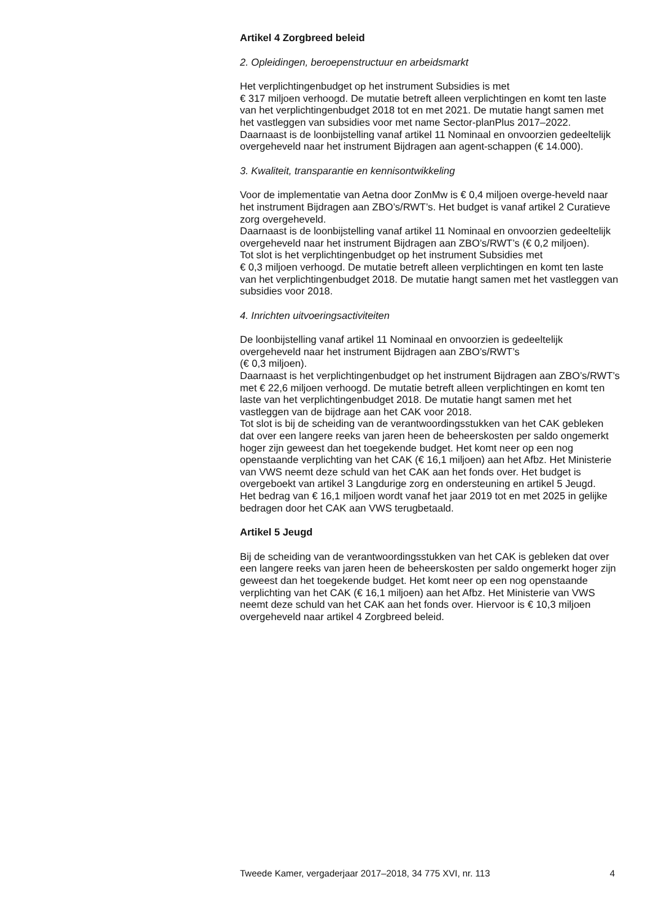Artikel 4 Zorgbreed beleid
2. Opleidingen, beroepenstructuur en arbeidsmarkt
Het verplichtingenbudget op het instrument Subsidies is met
€ 317 miljoen verhoogd. De mutatie betreft alleen verplichtingen en komt ten laste van het verplichtingenbudget 2018 tot en met 2021. De mutatie hangt samen met het vastleggen van subsidies voor met name Sector-planPlus 2017–2022.
Daarnaast is de loonbijstelling vanaf artikel 11 Nominaal en onvoorzien gedeeltelijk overgeheveld naar het instrument Bijdragen aan agent-schappen (€ 14.000).
3. Kwaliteit, transparantie en kennisontwikkeling
Voor de implementatie van Aetna door ZonMw is € 0,4 miljoen overge-heveld naar het instrument Bijdragen aan ZBO’s/RWT’s. Het budget is vanaf artikel 2 Curatieve zorg overgeheveld.
Daarnaast is de loonbijstelling vanaf artikel 11 Nominaal en onvoorzien gedeeltelijk overgeheveld naar het instrument Bijdragen aan ZBO’s/RWT’s (€ 0,2 miljoen).
Tot slot is het verplichtingenbudget op het instrument Subsidies met
€ 0,3 miljoen verhoogd. De mutatie betreft alleen verplichtingen en komt ten laste van het verplichtingenbudget 2018. De mutatie hangt samen met het vastleggen van subsidies voor 2018.
4. Inrichten uitvoeringsactiviteiten
De loonbijstelling vanaf artikel 11 Nominaal en onvoorzien is gedeeltelijk overgeheveld naar het instrument Bijdragen aan ZBO’s/RWT’s
(€ 0,3 miljoen).
Daarnaast is het verplichtingenbudget op het instrument Bijdragen aan ZBO’s/RWT’s met € 22,6 miljoen verhoogd. De mutatie betreft alleen verplichtingen en komt ten laste van het verplichtingenbudget 2018. De mutatie hangt samen met het vastleggen van de bijdrage aan het CAK voor 2018.
Tot slot is bij de scheiding van de verantwoordingsstukken van het CAK gebleken dat over een langere reeks van jaren heen de beheerskosten per saldo ongemerkt hoger zijn geweest dan het toegekende budget. Het komt neer op een nog openstaande verplichting van het CAK (€ 16,1 miljoen) aan het Afbz. Het Ministerie van VWS neemt deze schuld van het CAK aan het fonds over. Het budget is overgeboekt van artikel 3 Langdurige zorg en ondersteuning en artikel 5 Jeugd.
Het bedrag van € 16,1 miljoen wordt vanaf het jaar 2019 tot en met 2025 in gelijke bedragen door het CAK aan VWS terugbetaald.
Artikel 5 Jeugd
Bij de scheiding van de verantwoordingsstukken van het CAK is gebleken dat over een langere reeks van jaren heen de beheerskosten per saldo ongemerkt hoger zijn geweest dan het toegekende budget. Het komt neer op een nog openstaande verplichting van het CAK (€ 16,1 miljoen) aan het Afbz. Het Ministerie van VWS neemt deze schuld van het CAK aan het fonds over. Hiervoor is € 10,3 miljoen overgeheveld naar artikel 4 Zorgbreed beleid.
Tweede Kamer, vergaderjaar 2017–2018, 34 775 XVI, nr. 113 4